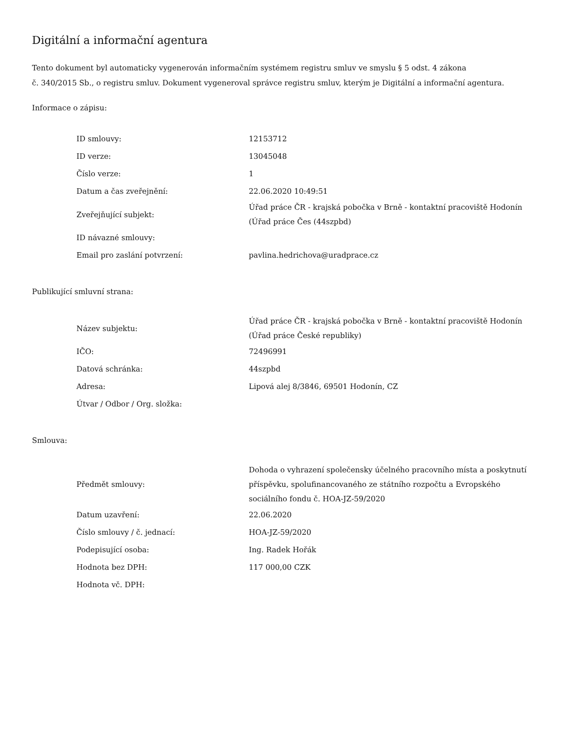Digitální a informační agentura
Tento dokument byl automaticky vygenerován informačním systémem registru smluv ve smyslu § 5 odst. 4 zákona
č. 340/2015 Sb., o registru smluv. Dokument vygeneroval správce registru smluv, kterým je Digitální a informační agentura.
Informace o zápisu:
| ID smlouvy: | 12153712 |
| ID verze: | 13045048 |
| Číslo verze: | 1 |
| Datum a čas zveřejnění: | 22.06.2020 10:49:51 |
| Zveřejňující subjekt: | Úřad práce ČR - krajská pobočka v Brně - kontaktní pracoviště Hodonín (Úřad práce Čes (44szpbd) |
| ID návazné smlouvy: | |
| Email pro zaslání potvrzení: | pavlina.hedrichova@uradprace.cz |
Publikující smluvní strana:
| Název subjektu: | Úřad práce ČR - krajská pobočka v Brně - kontaktní pracoviště Hodonín (Úřad práce České republiky) |
| IČO: | 72496991 |
| Datová schránka: | 44szpbd |
| Adresa: | Lipová alej 8/3846, 69501 Hodonín, CZ |
| Útvar / Odbor / Org. složka: | |
Smlouva:
| Předmět smlouvy: | Dohoda o vyhrazení společensky účelného pracovního místa a poskytnutí příspěvku, spolufinancovaného ze státního rozpočtu a Evropského sociálního fondu č. HOA-JZ-59/2020 |
| Datum uzavření: | 22.06.2020 |
| Číslo smlouvy / č. jednací: | HOA-JZ-59/2020 |
| Podepisující osoba: | Ing. Radek Hořák |
| Hodnota bez DPH: | 117 000,00 CZK |
| Hodnota vč. DPH: | |